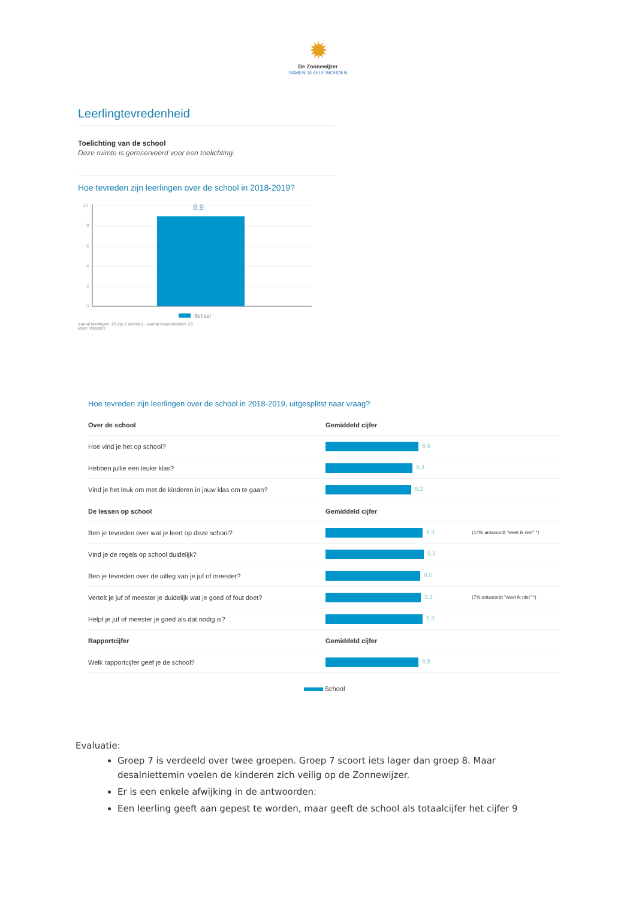✹
De Zonnewijzer
SAMEN JEZELF WORDEN
Leerlingtevredenheid
Toelichting van de school
Deze ruimte is gereserveerd voor een toelichting.
Hoe tevreden zijn leerlingen over de school in 2018-2019?
10
8
6
4
2
0
8,9
School
Aantal leerlingen: 29 (op 1 oktober) - Aantal respondenten: 29
Bron: Vensters
| Hoe tevreden zijn leerlingen over de school in 2018-2019, uitgesplitst naar vraag? | | |
| Over de school | Gemiddeld cijfer | |
| Hoe vind je het op school? | 8,6 | |
| Hebben jullie een leuke klas? | 8,3 | |
| Vind je het leuk om met de kinderen in jouw klas om te gaan? | 8,2 | |
| De lessen op school | Gemiddeld cijfer | |
| Ben je tevreden over wat je leert op deze school? | 9,3 | (14% antwoordt "weet ik niet" *) |
| Vind je de regels op school duidelijk? | 9,3 | |
| Ben je tevreden over de uitleg van je juf of meester? | 9,0 | |
| Vertelt je juf of meester je duidelijk wat je goed of fout doet? | 9,1 | (7% antwoordt "weet ik niet" *) |
| Helpt je juf of meester je goed als dat nodig is? | 9,3 | |
| Rapportcijfer | Gemiddeld cijfer | |
| Welk rapportcijfer geef je de school? | 8,8 | |
| School | | |
Evaluatie:
Groep 7 is verdeeld over twee groepen. Groep 7 scoort iets lager dan groep 8. Maar desalniettemin voelen de kinderen zich veilig op de Zonnewijzer.
Er is een enkele afwijking in de antwoorden:
Een leerling geeft aan gepest te worden, maar geeft de school als totaalcijfer het cijfer 9